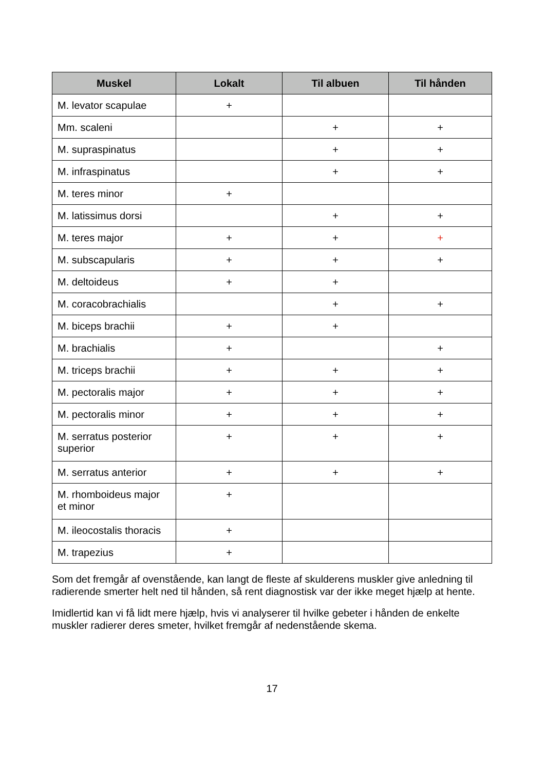| Muskel | Lokalt | Til albuen | Til hånden |
| --- | --- | --- | --- |
| M. levator scapulae | + | | |
| Mm. scaleni | | + | + |
| M. supraspinatus | | + | + |
| M. infraspinatus | | + | + |
| M. teres minor | + | | |
| M. latissimus dorsi | | + | + |
| M. teres major | + | + | + |
| M. subscapularis | + | + | + |
| M. deltoideus | + | + | |
| M. coracobrachialis | | + | + |
| M. biceps brachii | + | + | |
| M. brachialis | + | | + |
| M. triceps brachii | + | + | + |
| M. pectoralis major | + | + | + |
| M. pectoralis minor | + | + | + |
| M. serratus posterior superior | + | + | + |
| M. serratus anterior | + | + | + |
| M. rhomboideus major et minor | + | | |
| M. ileocostalis thoracis | + | | |
| M. trapezius | + | | |
Som det fremgår af ovenstående, kan langt de fleste af skulderens muskler give anledning til radierende smerter helt ned til hånden, så rent diagnostisk var der ikke meget hjælp at hente.
Imidlertid kan vi få lidt mere hjælp, hvis vi analyserer til hvilke gebeter i hånden de enkelte muskler radierer deres smeter, hvilket fremgår af nedenstående skema.
17